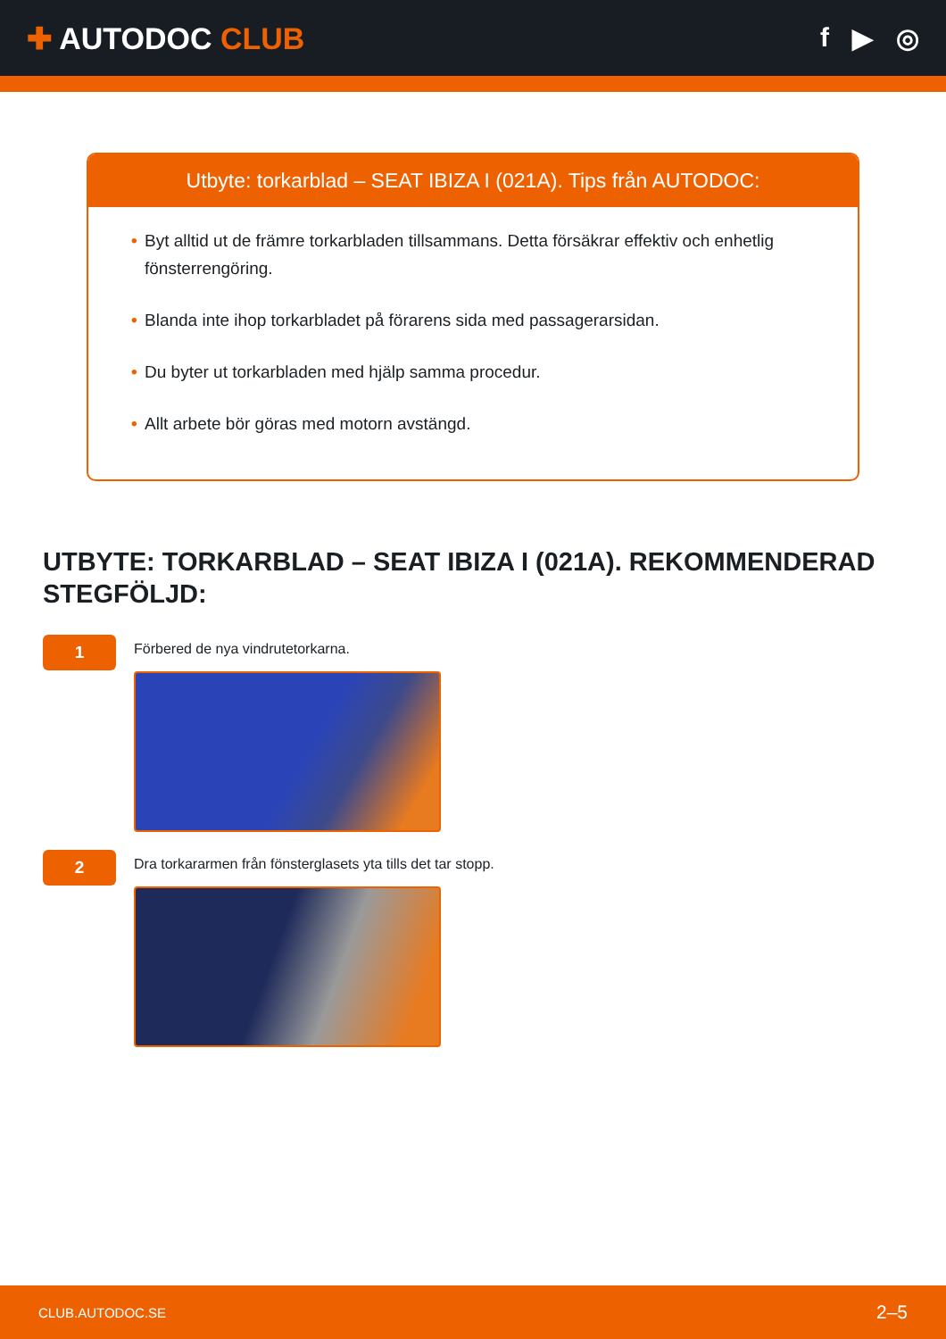✚ AUTODOC CLUB f ▶ ◎
Utbyte: torkarblad – SEAT IBIZA I (021A). Tips från AUTODOC:
• Byt alltid ut de främre torkarbladen tillsammans. Detta försäkrar effektiv och enhetlig fönsterrengöring.
• Blanda inte ihop torkarbladet på förarens sida med passagerarsidan.
• Du byter ut torkarbladen med hjälp samma procedur.
• Allt arbete bör göras med motorn avstängd.
UTBYTE: TORKARBLAD – SEAT IBIZA I (021A). REKOMMENDERAD STEGFÖLJD:
1
Förbered de nya vindrutetorkarna.
2
Dra torkararmen från fönsterglasets yta tills det tar stopp.
CLUB.AUTODOC.SE 2–5